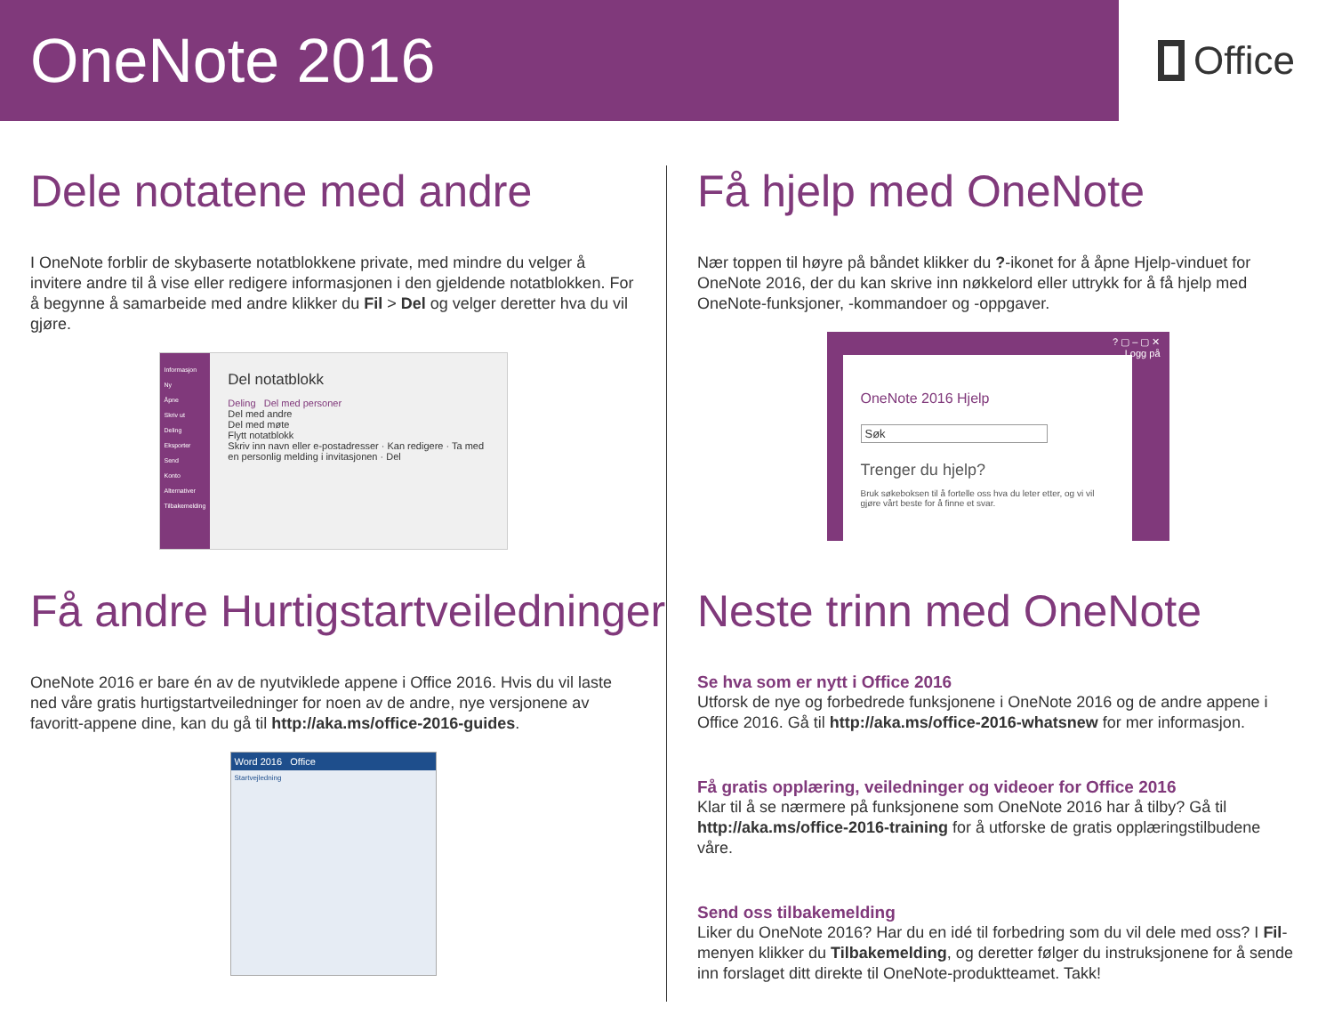OneNote 2016
Office
Dele notatene med andre
I OneNote forblir de skybaserte notatblokkene private, med mindre du velger å invitere andre til å vise eller redigere informasjonen i den gjeldende notatblokken. For å begynne å samarbeide med andre klikker du Fil > Del og velger deretter hva du vil gjøre.
Informasjon
Ny
Åpne
Skriv ut
Deling
Eksporter
Send
Konto
Alternativer
Tilbakemelding
Del notatblokk
Deling Del med personer
Del med andre
Del med møte
Flytt notatblokk
Skriv inn navn eller e-postadresser · Kan redigere · Ta med en personlig melding i invitasjonen · Del
Få andre Hurtigstartveiledninger
OneNote 2016 er bare én av de nyutviklede appene i Office 2016. Hvis du vil laste ned våre gratis hurtigstartveiledninger for noen av de andre, nye versjonene av favoritt-appene dine, kan du gå til http://aka.ms/office-2016-guides.
Word 2016 Office
Startvejledning
Få hjelp med OneNote
Nær toppen til høyre på båndet klikker du ?-ikonet for å åpne Hjelp-vinduet for OneNote 2016, der du kan skrive inn nøkkelord eller uttrykk for å få hjelp med OneNote-funksjoner, -kommandoer og -oppgaver.
? ▢ – ▢ ✕
Logg på
OneNote 2016 Hjelp
Søk
Trenger du hjelp?
Bruk søkeboksen til å fortelle oss hva du leter etter, og vi vil gjøre vårt beste for å finne et svar.
Neste trinn med OneNote
Se hva som er nytt i Office 2016
Utforsk de nye og forbedrede funksjonene i OneNote 2016 og de andre appene i Office 2016. Gå til http://aka.ms/office-2016-whatsnew for mer informasjon.
Få gratis opplæring, veiledninger og videoer for Office 2016
Klar til å se nærmere på funksjonene som OneNote 2016 har å tilby? Gå til http://aka.ms/office-2016-training for å utforske de gratis opplæringstilbudene våre.
Send oss tilbakemelding
Liker du OneNote 2016? Har du en idé til forbedring som du vil dele med oss? I Fil-menyen klikker du Tilbakemelding, og deretter følger du instruksjonene for å sende inn forslaget ditt direkte til OneNote-produktteamet. Takk!